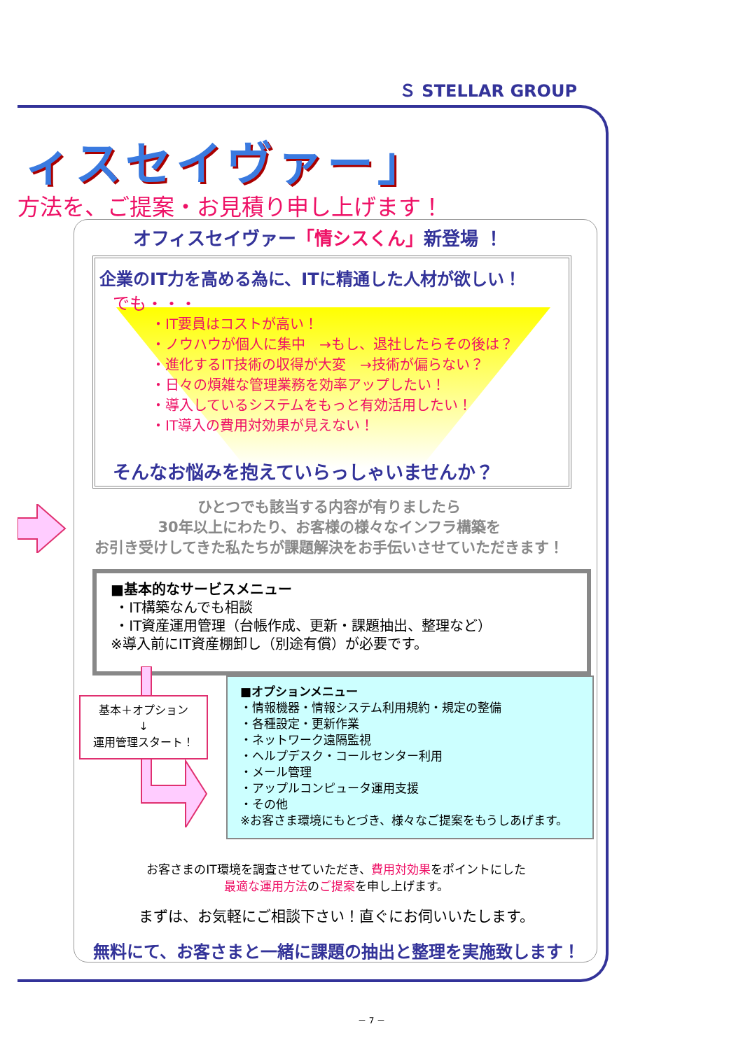Ｓ STELLAR GROUP
ィスセイヴァー」
方法を、ご提案・お見積り申し上げます！
オフィスセイヴァー「情シスくん」新登場 ！
企業のIT力を高める為に、ITに精通した人材が欲しい！
でも・・・
・IT要員はコストが高い！
・ノウハウが個人に集中　→もし、退社したらその後は？
・進化するIT技術の収得が大変　→技術が偏らない？
・日々の煩雑な管理業務を効率アップしたい！
・導入しているシステムをもっと有効活用したい！
・IT導入の費用対効果が見えない！
そんなお悩みを抱えていらっしゃいませんか？
ひとつでも該当する内容が有りましたら
30年以上にわたり、お客様の様々なインフラ構築を
お引き受けしてきた私たちが課題解決をお手伝いさせていただきます！
■基本的なサービスメニュー
・IT構築なんでも相談
・IT資産運用管理（台帳作成、更新・課題抽出、整理など）
※導入前にIT資産棚卸し（別途有償）が必要です。
基本＋オプション
↓
運用管理スタート！
■オプションメニュー
・情報機器・情報システム利用規約・規定の整備
・各種設定・更新作業
・ネットワーク遠隔監視
・ヘルプデスク・コールセンター利用
・メール管理
・アップルコンピュータ運用支援
・その他
※お客さま環境にもとづき、様々なご提案をもうしあげます。
お客さまのIT環境を調査させていただき、費用対効果をポイントにした
最適な運用方法のご提案を申し上げます。
まずは、お気軽にご相談下さい！直ぐにお伺いいたします。
無料にて、お客さまと一緒に課題の抽出と整理を実施致します！
－ 7 －